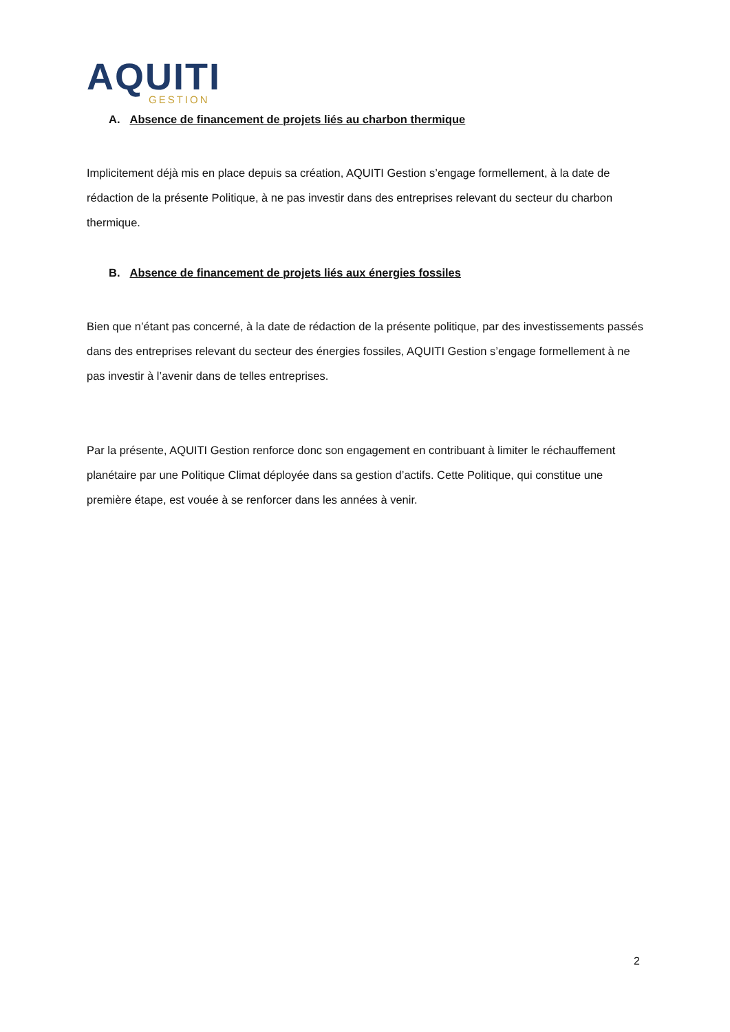AQUITI
GESTION
A. Absence de financement de projets liés au charbon thermique
Implicitement déjà mis en place depuis sa création, AQUITI Gestion s’engage formellement, à la date de rédaction de la présente Politique, à ne pas investir dans des entreprises relevant du secteur du charbon thermique.
B. Absence de financement de projets liés aux énergies fossiles
Bien que n’étant pas concerné, à la date de rédaction de la présente politique, par des investissements passés dans des entreprises relevant du secteur des énergies fossiles, AQUITI Gestion s’engage formellement à ne pas investir à l’avenir dans de telles entreprises.
Par la présente, AQUITI Gestion renforce donc son engagement en contribuant à limiter le réchauffement planétaire par une Politique Climat déployée dans sa gestion d’actifs. Cette Politique, qui constitue une première étape, est vouée à se renforcer dans les années à venir.
2